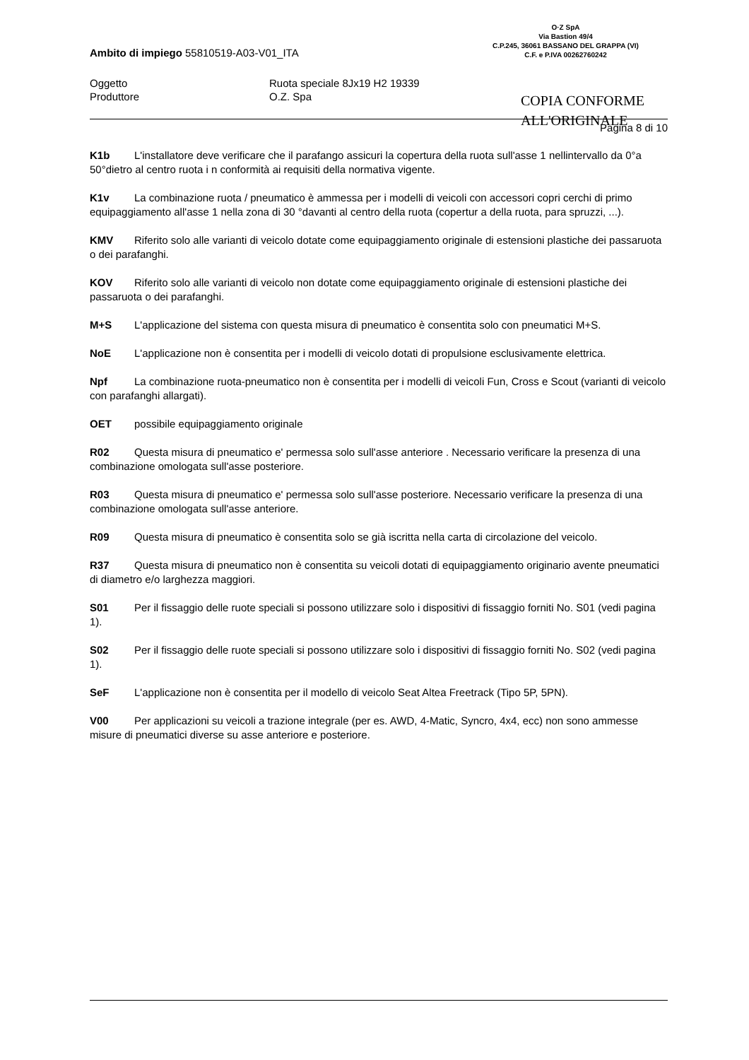Ambito di impiego 55810519-A03-V01_ITA
O·Z SpA
Via Bastion 49/4
C.P.245, 36061 BASSANO DEL GRAPPA (VI)
C.F. e P.IVA 00262760242
Oggetto Ruota speciale 8Jx19 H2 19339
Produttore O.Z. Spa
COPIA CONFORME
ALL'ORIGINALE
Pagina 8 di 10
K1b L'installatore deve verificare che il parafango assicuri la copertura della ruota sull'asse 1 nellintervallo da 0°a 50°dietro al centro ruota i n conformità ai requisiti della normativa vigente.
K1v La combinazione ruota / pneumatico è ammessa per i modelli di veicoli con accessori copri cerchi di primo equipaggiamento all'asse 1 nella zona di 30 °davanti al centro della ruota (copertur a della ruota, para spruzzi, ...).
KMV Riferito solo alle varianti di veicolo dotate come equipaggiamento originale di estensioni plastiche dei passaruota o dei parafanghi.
KOV Riferito solo alle varianti di veicolo non dotate come equipaggiamento originale di estensioni plastiche dei passaruota o dei parafanghi.
M+S L'applicazione del sistema con questa misura di pneumatico è consentita solo con pneumatici M+S.
NoE L'applicazione non è consentita per i modelli di veicolo dotati di propulsione esclusivamente elettrica.
Npf La combinazione ruota-pneumatico non è consentita per i modelli di veicoli Fun, Cross e Scout (varianti di veicolo con parafanghi allargati).
OET possibile equipaggiamento originale
R02 Questa misura di pneumatico e' permessa solo sull'asse anteriore . Necessario verificare la presenza di una combinazione omologata sull'asse posteriore.
R03 Questa misura di pneumatico e' permessa solo sull'asse posteriore. Necessario verificare la presenza di una combinazione omologata sull'asse anteriore.
R09 Questa misura di pneumatico è consentita solo se già iscritta nella carta di circolazione del veicolo.
R37 Questa misura di pneumatico non è consentita su veicoli dotati di equipaggiamento originario avente pneumatici di diametro e/o larghezza maggiori.
S01 Per il fissaggio delle ruote speciali si possono utilizzare solo i dispositivi di fissaggio forniti No. S01 (vedi pagina 1).
S02 Per il fissaggio delle ruote speciali si possono utilizzare solo i dispositivi di fissaggio forniti No. S02 (vedi pagina 1).
SeF L'applicazione non è consentita per il modello di veicolo Seat Altea Freetrack (Tipo 5P, 5PN).
V00 Per applicazioni su veicoli a trazione integrale (per es. AWD, 4-Matic, Syncro, 4x4, ecc) non sono ammesse misure di pneumatici diverse su asse anteriore e posteriore.